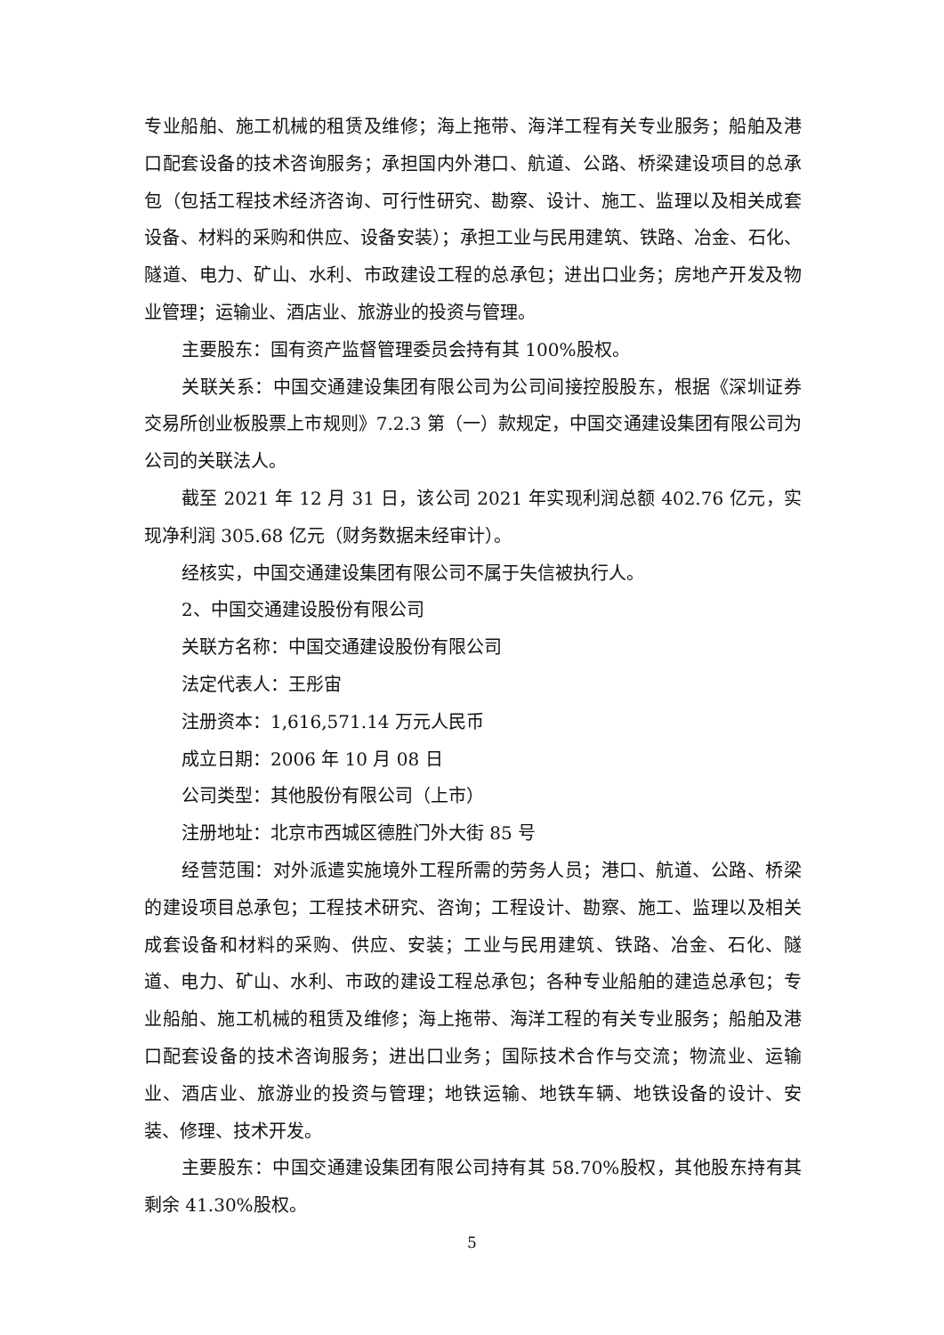专业船舶、施工机械的租赁及维修；海上拖带、海洋工程有关专业服务；船舶及港口配套设备的技术咨询服务；承担国内外港口、航道、公路、桥梁建设项目的总承包（包括工程技术经济咨询、可行性研究、勘察、设计、施工、监理以及相关成套设备、材料的采购和供应、设备安装）；承担工业与民用建筑、铁路、冶金、石化、隧道、电力、矿山、水利、市政建设工程的总承包；进出口业务；房地产开发及物业管理；运输业、酒店业、旅游业的投资与管理。
主要股东：国有资产监督管理委员会持有其 100%股权。
关联关系：中国交通建设集团有限公司为公司间接控股股东，根据《深圳证券交易所创业板股票上市规则》7.2.3 第（一）款规定，中国交通建设集团有限公司为公司的关联法人。
截至 2021 年 12 月 31 日，该公司 2021 年实现利润总额 402.76 亿元，实现净利润 305.68 亿元（财务数据未经审计）。
经核实，中国交通建设集团有限公司不属于失信被执行人。
2、中国交通建设股份有限公司
关联方名称：中国交通建设股份有限公司
法定代表人：王彤宙
注册资本：1,616,571.14 万元人民币
成立日期：2006 年 10 月 08 日
公司类型：其他股份有限公司（上市）
注册地址：北京市西城区德胜门外大街 85 号
经营范围：对外派遣实施境外工程所需的劳务人员；港口、航道、公路、桥梁的建设项目总承包；工程技术研究、咨询；工程设计、勘察、施工、监理以及相关成套设备和材料的采购、供应、安装；工业与民用建筑、铁路、冶金、石化、隧道、电力、矿山、水利、市政的建设工程总承包；各种专业船舶的建造总承包；专业船舶、施工机械的租赁及维修；海上拖带、海洋工程的有关专业服务；船舶及港口配套设备的技术咨询服务；进出口业务；国际技术合作与交流；物流业、运输业、酒店业、旅游业的投资与管理；地铁运输、地铁车辆、地铁设备的设计、安装、修理、技术开发。
主要股东：中国交通建设集团有限公司持有其 58.70%股权，其他股东持有其剩余 41.30%股权。
5